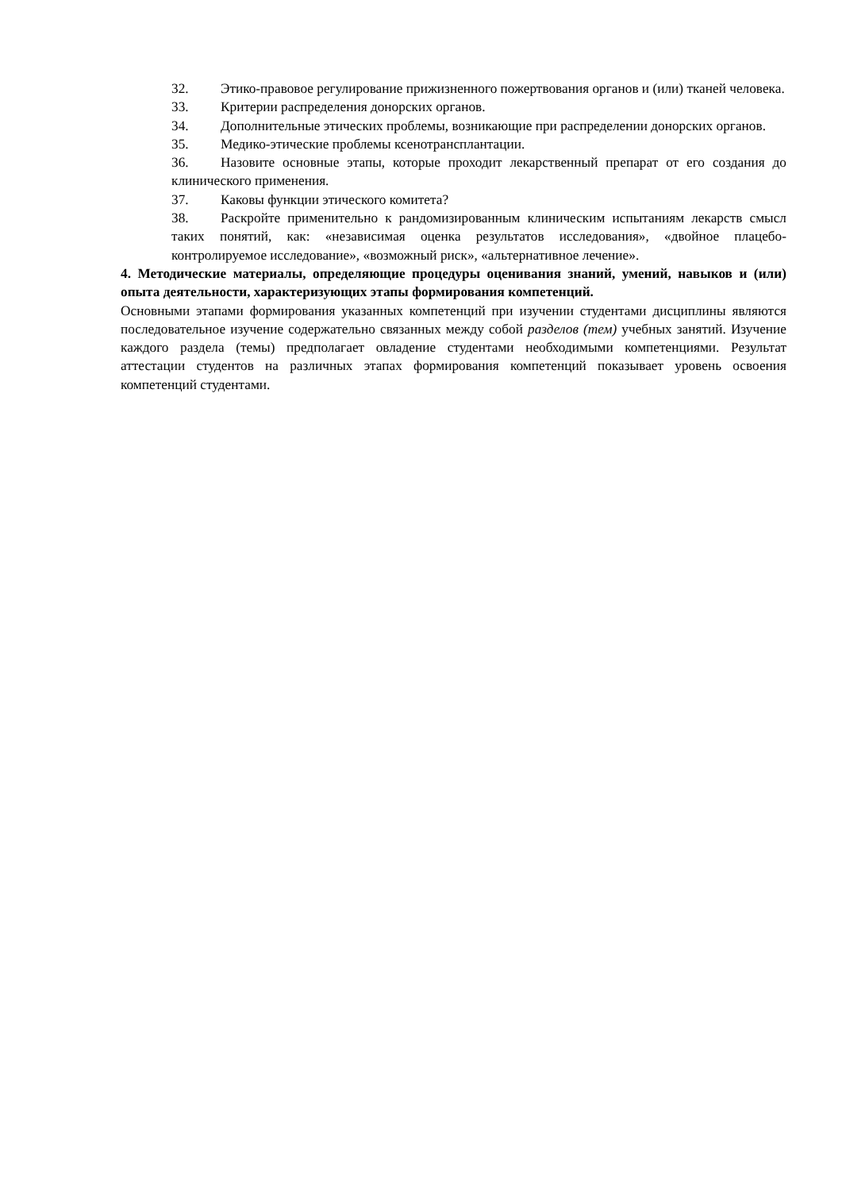32. Этико-правовое регулирование прижизненного пожертвования органов и (или) тканей человека.
33. Критерии распределения донорских органов.
34. Дополнительные этических проблемы, возникающие при распределении донорских органов.
35. Медико-этические проблемы ксенотрансплантации.
36. Назовите основные этапы, которые проходит лекарственный препарат от его создания до клинического применения.
37. Каковы функции этического комитета?
38. Раскройте применительно к рандомизированным клиническим испытаниям лекарств смысл таких понятий, как: «независимая оценка результатов исследования», «двойное плацебо-контролируемое исследование», «возможный риск», «альтернативное лечение».
4. Методические материалы, определяющие процедуры оценивания знаний, умений, навыков и (или) опыта деятельности, характеризующих этапы формирования компетенций.
Основными этапами формирования указанных компетенций при изучении студентами дисциплины являются последовательное изучение содержательно связанных между собой разделов (тем) учебных занятий. Изучение каждого раздела (темы) предполагает овладение студентами необходимыми компетенциями. Результат аттестации студентов на различных этапах формирования компетенций показывает уровень освоения компетенций студентами.